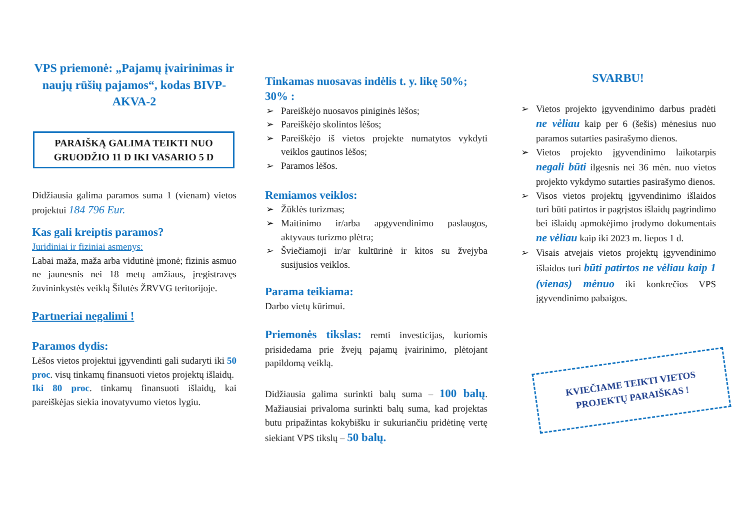VPS priemonė: „Pajamų įvairinimas ir naujų rūšių pajamos“, kodas BIVP-AKVA-2
PARAIŠKĄ GALIMA TEIKTI NUO GRUODŽIO 11 D IKI VASARIO 5 D
Didžiausia galima paramos suma 1 (vienam) vietos projektui 184 796 Eur.
Kas gali kreiptis paramos?
Juridiniai ir fiziniai asmenys:
Labai maža, maža arba vidutinė įmonė; fizinis asmuo ne jaunesnis nei 18 metų amžiaus, įregistravęs žuvininkystės veiklą Šilutės ŽRVVG teritorijoje.
Partneriai negalimi !
Paramos dydis:
Lėšos vietos projektui įgyvendinti gali sudaryti iki 50 proc. visų tinkamų finansuoti vietos projektų išlaidų.
Iki 80 proc. tinkamų finansuoti išlaidų, kai pareiškėjas siekia inovatyvumo vietos lygiu.
Tinkamas nuosavas indėlis t. y. likę 50%; 30% :
➢ Pareiškėjo nuosavos piniginės lėšos;
➢ Pareiškėjo skolintos lėšos;
➢ Pareiškėjo iš vietos projekte numatytos vykdyti veiklos gautinos lėšos;
➢ Paramos lėšos.
Remiamos veiklos:
➢ Žūklės turizmas;
➢ Maitinimo ir/arba apgyvendinimo paslaugos, aktyvaus turizmo plėtra;
➢ Šviečiamoji ir/ar kultūrinė ir kitos su žvejyba susijusios veiklos.
Parama teikiama:
Darbo vietų kūrimui.
Priemonės tikslas: remti investicijas, kuriomis prisidedama prie žvejų pajamų įvairinimo, plėtojant papildomą veiklą.
Didžiausia galima surinkti balų suma – 100 balų. Mažiausiai privaloma surinkti balų suma, kad projektas butu pripažintas kokybišku ir sukuriančiu pridėtinę vertę siekiant VPS tikslų – 50 balų.
SVARBU!
➢ Vietos projekto įgyvendinimo darbus pradėti ne vėliau kaip per 6 (šešis) mėnesius nuo paramos sutarties pasirašymo dienos.
➢ Vietos projekto įgyvendinimo laikotarpis negali būti ilgesnis nei 36 mėn. nuo vietos projekto vykdymo sutarties pasirašymo dienos.
➢ Visos vietos projektų įgyvendinimo išlaidos turi būti patirtos ir pagrįstos išlaidų pagrindimo bei išlaidų apmokėjimo įrodymo dokumentais ne vėliau kaip iki 2023 m. liepos 1 d.
➢ Visais atvejais vietos projektų įgyvendinimo išlaidos turi būti patirtos ne vėliau kaip 1 (vienas) mėnuo iki konkrečios VPS įgyvendinimo pabaigos.
KVIEČIAME TEIKTI VIETOS PROJEKTŲ PARAIŠKAS !